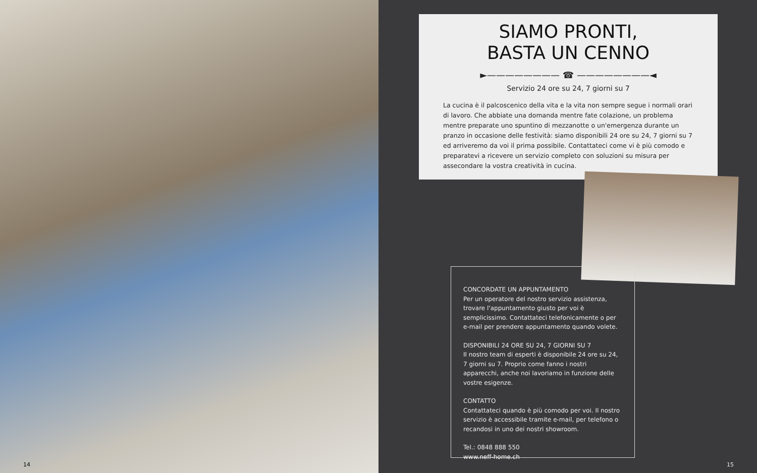14
SIAMO PRONTI,
BASTA UN CENNO
►———————— ☎ ————————◄
Servizio 24 ore su 24, 7 giorni su 7
La cucina è il palcoscenico della vita e la vita non sempre segue i normali orari di lavoro. Che abbiate una domanda mentre fate colazione, un problema mentre preparate uno spuntino di mezzanotte o un'emergenza durante un pranzo in occasione delle festività: siamo disponibili 24 ore su 24, 7 giorni su 7 ed arriveremo da voi il prima possibile. Contattateci come vi è più comodo e preparatevi a ricevere un servizio completo con soluzioni su misura per assecondare la vostra creatività in cucina.
CONCORDATE UN APPUNTAMENTO
Per un operatore del nostro servizio assistenza, trovare l'appuntamento giusto per voi è semplicissimo. Contattateci telefonicamente o per e-mail per prendere appuntamento quando volete.
DISPONIBILI 24 ORE SU 24, 7 GIORNI SU 7
Il nostro team di esperti è disponibile 24 ore su 24, 7 giorni su 7. Proprio come fanno i nostri apparecchi, anche noi lavoriamo in funzione delle vostre esigenze.
CONTATTO
Contattateci quando è più comodo per voi. Il nostro servizio è accessibile tramite e-mail, per telefono o recandosi in uno dei nostri showroom.
Tel.: 0848 888 550
www.neff-home.ch
15